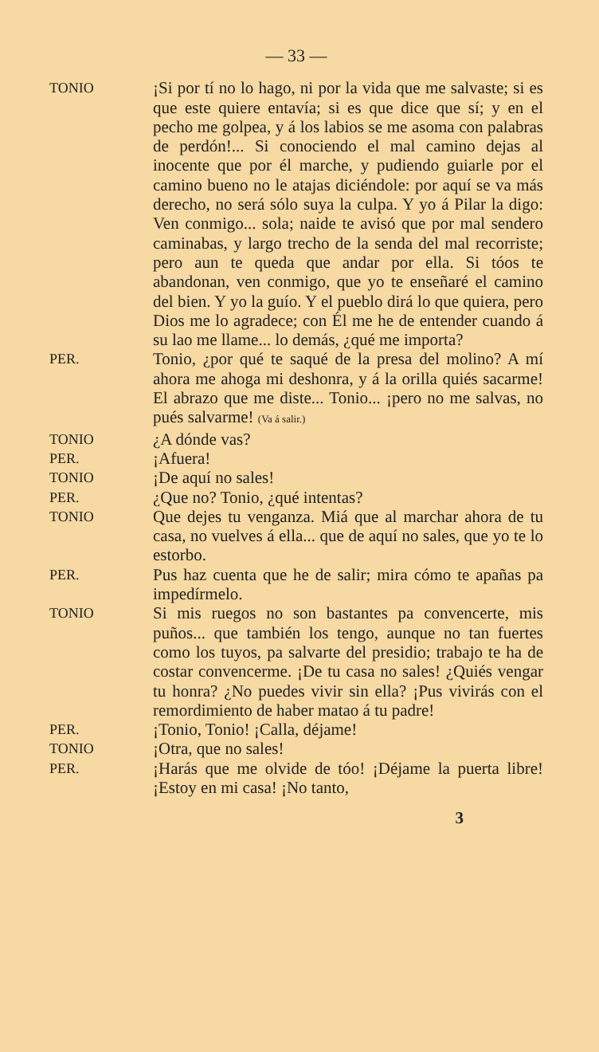— 33 —
TONIO
¡Si por tí no lo hago, ni por la vida que me salvaste; si es que este quiere entavía; si es que dice que sí; y en el pecho me golpea, y á los labios se me asoma con palabras de perdón!... Si conociendo el mal camino dejas al inocente que por él marche, y pudiendo guiarle por el camino bueno no le atajas diciéndole: por aquí se va más derecho, no será sólo suya la culpa. Y yo á Pilar la digo: Ven conmigo... sola; naide te avisó que por mal sendero caminabas, y largo trecho de la senda del mal recorriste; pero aun te queda que andar por ella. Si tóos te abandonan, ven conmigo, que yo te enseñaré el camino del bien. Y yo la guío. Y el pueblo dirá lo que quiera, pero Dios me lo agradece; con Él me he de entender cuando á su lao me llame... lo demás, ¿qué me importa?
PER.
Tonio, ¿por qué te saqué de la presa del molino? A mí ahora me ahoga mi deshonra, y á la orilla quiés sacarme! El abrazo que me diste... Tonio... ¡pero no me salvas, no pués salvarme! (Va á salir.)
TONIO
¿A dónde vas?
PER.
¡Afuera!
TONIO
¡De aquí no sales!
PER.
¿Que no? Tonio, ¿qué intentas?
TONIO
Que dejes tu venganza. Miá que al marchar ahora de tu casa, no vuelves á ella... que de aquí no sales, que yo te lo estorbo.
PER.
Pus haz cuenta que he de salir; mira cómo te apañas pa impedírmelo.
TONIO
Si mis ruegos no son bastantes pa convencerte, mis puños... que también los tengo, aunque no tan fuertes como los tuyos, pa salvarte del presidio; trabajo te ha de costar convencerme. ¡De tu casa no sales! ¿Quiés vengar tu honra? ¿No puedes vivir sin ella? ¡Pus vivirás con el remordimiento de haber matao á tu padre!
PER.
¡Tonio, Tonio! ¡Calla, déjame!
TONIO
¡Otra, que no sales!
PER.
¡Harás que me olvide de tóo! ¡Déjame la puerta libre! ¡Estoy en mi casa! ¡No tanto,
3